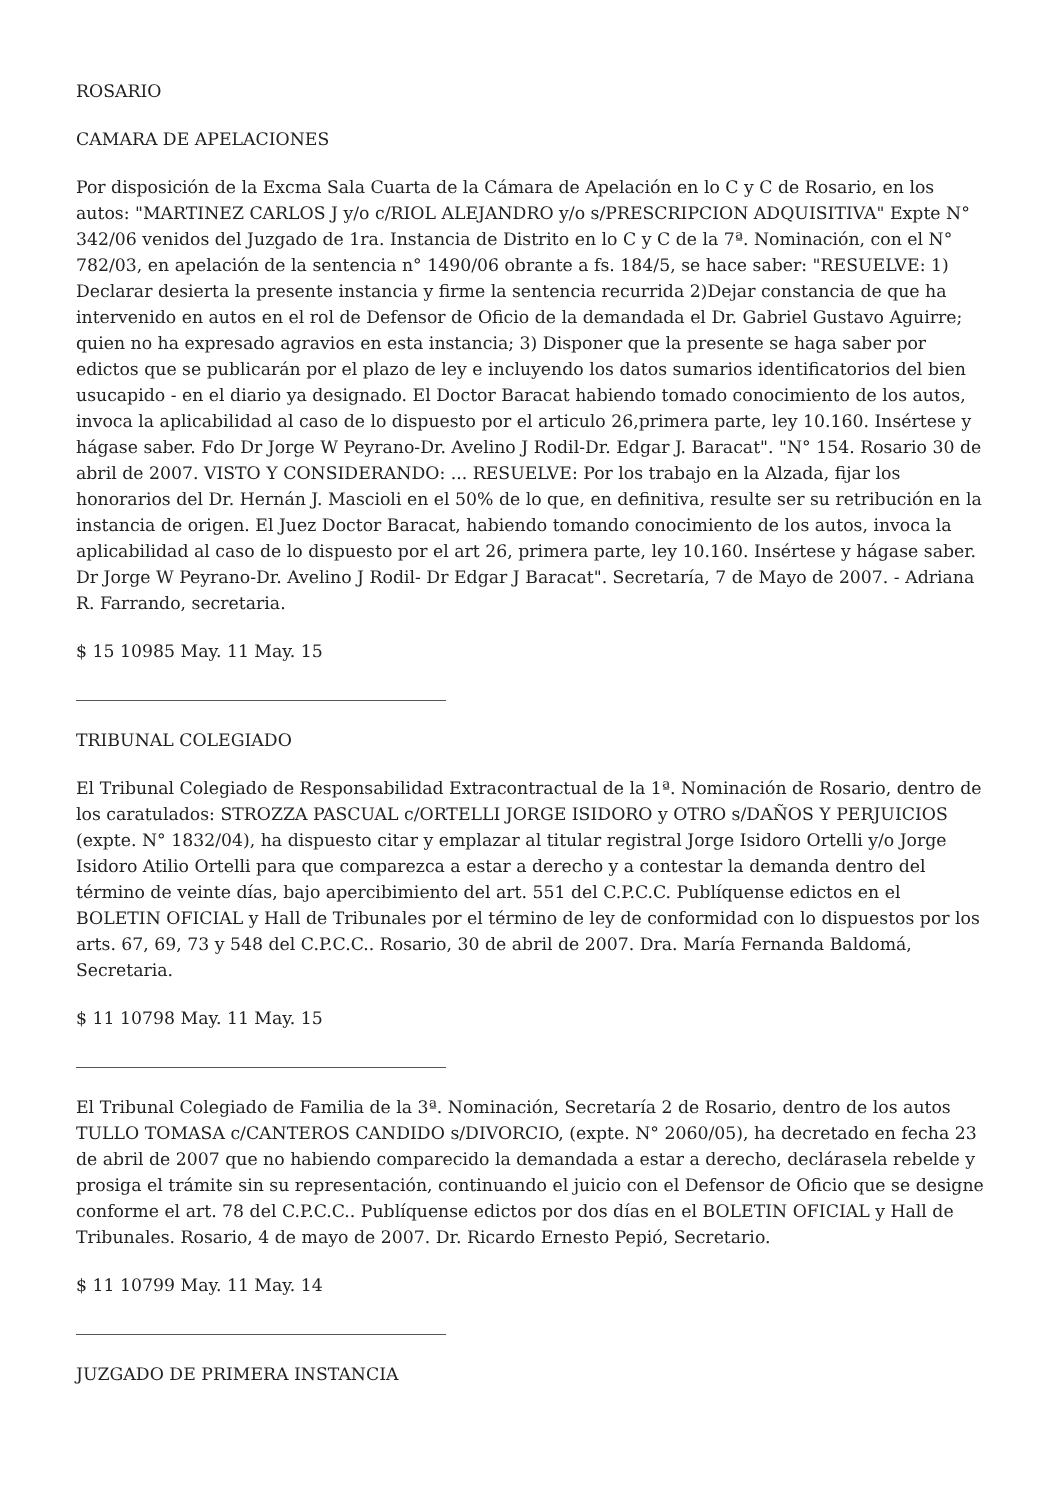ROSARIO
CAMARA DE APELACIONES
Por disposición de la Excma Sala Cuarta de la Cámara de Apelación en lo C y C de Rosario, en los autos: "MARTINEZ CARLOS J y/o c/RIOL ALEJANDRO y/o s/PRESCRIPCION ADQUISITIVA" Expte N° 342/06 venidos del Juzgado de 1ra. Instancia de Distrito en lo C y C de la 7ª. Nominación, con el N° 782/03, en apelación de la sentencia n° 1490/06 obrante a fs. 184/5, se hace saber: "RESUELVE: 1) Declarar desierta la presente instancia y firme la sentencia recurrida 2)Dejar constancia de que ha intervenido en autos en el rol de Defensor de Oficio de la demandada el Dr. Gabriel Gustavo Aguirre; quien no ha expresado agravios en esta instancia; 3) Disponer que la presente se haga saber por edictos que se publicarán por el plazo de ley e incluyendo los datos sumarios identificatorios del bien usucapido - en el diario ya designado. El Doctor Baracat habiendo tomado conocimiento de los autos, invoca la aplicabilidad al caso de lo dispuesto por el articulo 26,primera parte, ley 10.160. Insértese y hágase saber. Fdo Dr Jorge W Peyrano-Dr. Avelino J Rodil-Dr. Edgar J. Baracat". "N° 154. Rosario 30 de abril de 2007. VISTO Y CONSIDERANDO: ... RESUELVE: Por los trabajo en la Alzada, fijar los honorarios del Dr. Hernán J. Mascioli en el 50% de lo que, en definitiva, resulte ser su retribución en la instancia de origen. El Juez Doctor Baracat, habiendo tomando conocimiento de los autos, invoca la aplicabilidad al caso de lo dispuesto por el art 26, primera parte, ley 10.160. Insértese y hágase saber. Dr Jorge W Peyrano-Dr. Avelino J Rodil- Dr Edgar J Baracat". Secretaría, 7 de Mayo de 2007. - Adriana R. Farrando, secretaria.
$ 15 10985 May. 11 May. 15
TRIBUNAL COLEGIADO
El Tribunal Colegiado de Responsabilidad Extracontractual de la 1ª. Nominación de Rosario, dentro de los caratulados: STROZZA PASCUAL c/ORTELLI JORGE ISIDORO y OTRO s/DAÑOS Y PERJUICIOS (expte. N° 1832/04), ha dispuesto citar y emplazar al titular registral Jorge Isidoro Ortelli y/o Jorge Isidoro Atilio Ortelli para que comparezca a estar a derecho y a contestar la demanda dentro del término de veinte días, bajo apercibimiento del art. 551 del C.P.C.C. Publíquense edictos en el BOLETIN OFICIAL y Hall de Tribunales por el término de ley de conformidad con lo dispuestos por los arts. 67, 69, 73 y 548 del C.P.C.C.. Rosario, 30 de abril de 2007. Dra. María Fernanda Baldomá, Secretaria.
$ 11 10798 May. 11 May. 15
El Tribunal Colegiado de Familia de la 3ª. Nominación, Secretaría 2 de Rosario, dentro de los autos TULLO TOMASA c/CANTEROS CANDIDO s/DIVORCIO, (expte. N° 2060/05), ha decretado en fecha 23 de abril de 2007 que no habiendo comparecido la demandada a estar a derecho, declárasela rebelde y prosiga el trámite sin su representación, continuando el juicio con el Defensor de Oficio que se designe conforme el art. 78 del C.P.C.C.. Publíquense edictos por dos días en el BOLETIN OFICIAL y Hall de Tribunales. Rosario, 4 de mayo de 2007. Dr. Ricardo Ernesto Pepió, Secretario.
$ 11 10799 May. 11 May. 14
JUZGADO DE PRIMERA INSTANCIA